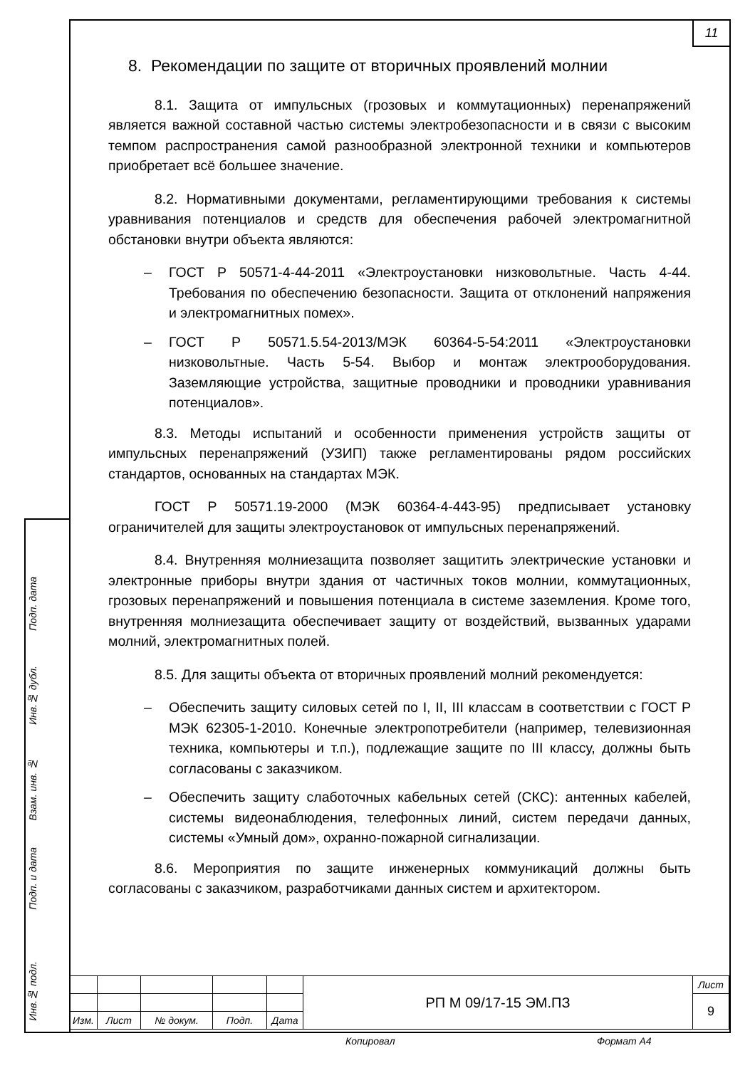11
8. Рекомендации по защите от вторичных проявлений молнии
8.1. Защита от импульсных (грозовых и коммутационных) перенапряжений является важной составной частью системы электробезопасности и в связи с высоким темпом распространения самой разнообразной электронной техники и компьютеров приобретает всё большее значение.
8.2. Нормативными документами, регламентирующими требования к системы уравнивания потенциалов и средств для обеспечения рабочей электромагнитной обстановки внутри объекта являются:
– ГОСТ Р 50571-4-44-2011 «Электроустановки низковольтные. Часть 4-44. Требования по обеспечению безопасности. Защита от отклонений напряжения и электромагнитных помех».
– ГОСТ Р 50571.5.54-2013/МЭК 60364-5-54:2011 «Электроустановки низковольтные. Часть 5-54. Выбор и монтаж электрооборудования. Заземляющие устройства, защитные проводники и проводники уравнивания потенциалов».
8.3. Методы испытаний и особенности применения устройств защиты от импульсных перенапряжений (УЗИП) также регламентированы рядом российских стандартов, основанных на стандартах МЭК.
ГОСТ Р 50571.19-2000 (МЭК 60364-4-443-95) предписывает установку ограничителей для защиты электроустановок от импульсных перенапряжений.
8.4. Внутренняя молниезащита позволяет защитить электрические установки и электронные приборы внутри здания от частичных токов молнии, коммутационных, грозовых перенапряжений и повышения потенциала в системе заземления. Кроме того, внутренняя молниезащита обеспечивает защиту от воздействий, вызванных ударами молний, электромагнитных полей.
8.5. Для защиты объекта от вторичных проявлений молний рекомендуется:
– Обеспечить защиту силовых сетей по I, II, III классам в соответствии с ГОСТ Р МЭК 62305-1-2010. Конечные электропотребители (например, телевизионная техника, компьютеры и т.п.), подлежащие защите по III классу, должны быть согласованы с заказчиком.
– Обеспечить защиту слаботочных кабельных сетей (СКС): антенных кабелей, системы видеонаблюдения, телефонных линий, систем передачи данных, системы «Умный дом», охранно-пожарной сигнализации.
8.6. Мероприятия по защите инженерных коммуникаций должны быть согласованы с заказчиком, разработчиками данных систем и архитектором.
Подп. дата
Инв.№ дубл.
Взам. инв. №
Подп. и дата
Инв.№ подл.
| | | | | | РП М 09/17-15 ЭМ.ПЗ | Лист |
| | | | | | | 9 |
| Изм. | Лист | № докум. | Подп. | Дата | | |
Копировал Формат А4